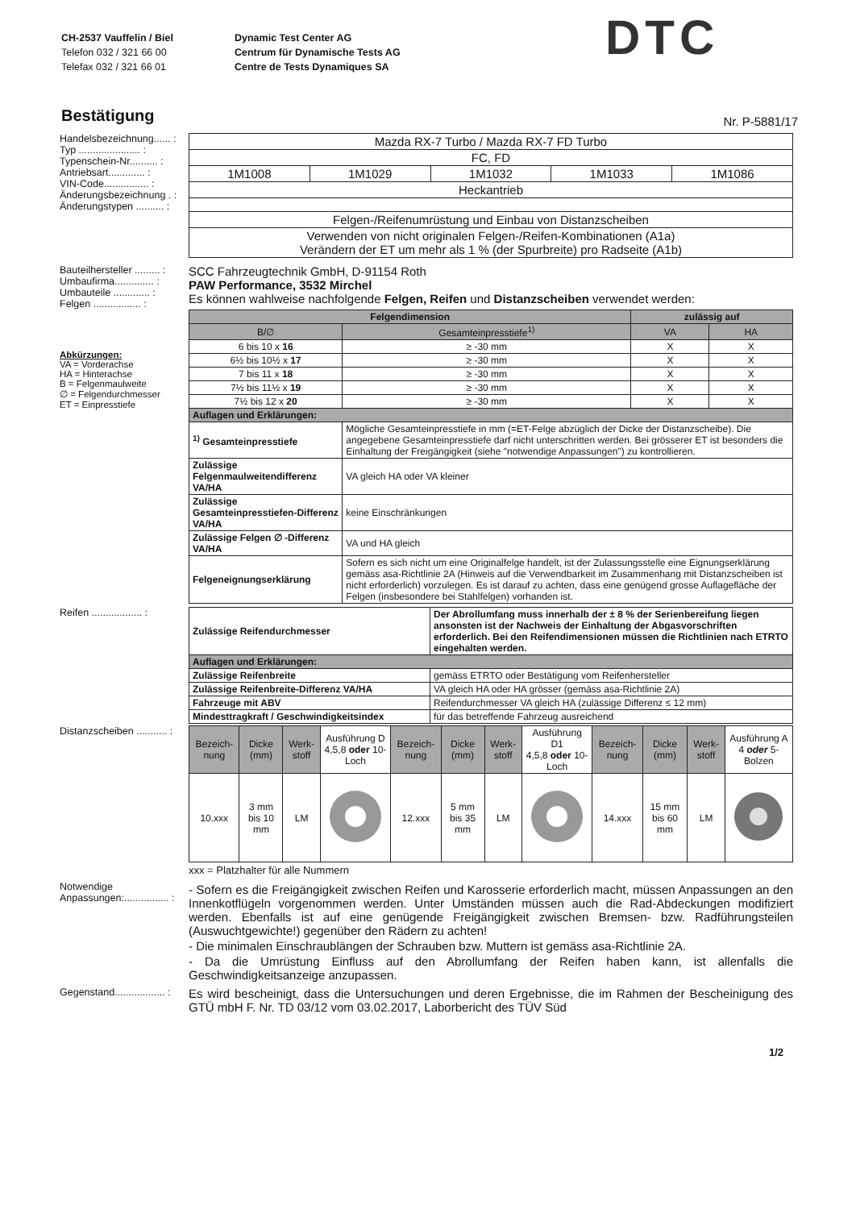CH-2537 Vauffelin / Biel
Telefon 032 / 321 66 00
Telefax 032 / 321 66 01
Dynamic Test Center AG
Centrum für Dynamische Tests AG
Centre de Tests Dynamiques SA
DTC
Bestätigung
Nr. P-5881/17
Handelsbezeichnung...... :
Typ ...................... :
Typenschein-Nr.......... :
Antriebsart............. :
VIN-Code................ :
Änderungsbezeichnung . :
Änderungstypen .......... :
| Mazda RX-7 Turbo / Mazda RX-7 FD Turbo | | | | |
| FC, FD | | | | |
| 1M1008 | 1M1029 | 1M1032 | 1M1033 | 1M1086 |
| Heckantrieb | | | | |
| Felgen-/Reifenumrüstung und Einbau von Distanzscheiben | | | | |
| Verwenden von nicht originalen Felgen-/Reifen-Kombinationen (A1a) Verändern der ET um mehr als 1 % (der Spurbreite) pro Radseite (A1b) | | | | |
Bauteilhersteller ......... :
Umbaufirma.............. :
Umbauteile ............. :
Felgen ................. :
SCC Fahrzeugtechnik GmbH, D-91154 Roth
PAW Performance, 3532 Mirchel
Es können wahlweise nachfolgende Felgen, Reifen und Distanzscheiben verwendet werden:
Abkürzungen:
VA = Vorderachse
HA = Hinterachse
B = Felgenmaulweite
∅ = Felgendurchmesser
ET = Einpresstiefe
| Felgendimension | | zulässig auf | |
| --- | --- | --- | --- |
| B/∅ | Gesamteinpresstiefe<sup>1)</sup> | VA | HA |
| 6 bis 10 x 16 | ≥ -30 mm | X | X |
| 6½ bis 10½ x 17 | ≥ -30 mm | X | X |
| 7 bis 11 x 18 | ≥ -30 mm | X | X |
| 7½ bis 11½ x 19 | ≥ -30 mm | X | X |
| 7½ bis 12 x 20 | ≥ -30 mm | X | X |
| Auflagen und Erklärungen: | | | |
| <sup>1)</sup> Gesamteinpresstiefe | Mögliche Gesamteinpresstiefe in mm (=ET-Felge abzüglich der Dicke der Distanzscheibe). Die angegebene Gesamteinpresstiefe darf nicht unterschritten werden. Bei grösserer ET ist besonders die Einhaltung der Freigängigkeit (siehe "notwendige Anpassungen") zu kontrollieren. | | |
| Zulässige Felgenmaulweitendifferenz VA/HA | VA gleich HA oder VA kleiner | | |
| Zulässige Gesamteinpresstiefen-Differenz VA/HA | keine Einschränkungen | | |
| Zulässige Felgen ∅ -Differenz VA/HA | VA und HA gleich | | |
| Felgeneignungserklärung | Sofern es sich nicht um eine Originalfelge handelt, ist der Zulassungsstelle eine Eignungserklärung gemäss asa-Richtlinie 2A (Hinweis auf die Verwendbarkeit im Zusammenhang mit Distanzscheiben ist nicht erforderlich) vorzulegen. Es ist darauf zu achten, dass eine genügend grosse Auflagefläche der Felgen (insbesondere bei Stahlfelgen) vorhanden ist. | | |
Reifen .................. :
| Zulässige Reifendurchmesser | Der Abrollumfang muss innerhalb der ± 8 % der Serienbereifung liegen ansonsten ist der Nachweis der Einhaltung der Abgasvorschriften erforderlich. Bei den Reifendimensionen müssen die Richtlinien nach ETRTO eingehalten werden. |
| Auflagen und Erklärungen: | |
| Zulässige Reifenbreite | gemäss ETRTO oder Bestätigung vom Reifenhersteller |
| Zulässige Reifenbreite-Differenz VA/HA | VA gleich HA oder HA grösser (gemäss asa-Richtlinie 2A) |
| Fahrzeuge mit ABV | Reifendurchmesser VA gleich HA (zulässige Differenz ≤ 12 mm) |
| Mindesttragkraft / Geschwindigkeitsindex | für das betreffende Fahrzeug ausreichend |
Distanzscheiben ........... :
| Bezeich-nung | Dicke (mm) | Werk-stoff | Ausführung D 4,5,8 oder 10-Loch | Bezeich-nung | Dicke (mm) | Werk-stoff | Ausführung D1 4,5,8 oder 10-Loch | Bezeich-nung | Dicke (mm) | Werk-stoff | Ausführung A 4 oder 5- Bolzen |
| 10.xxx | 3 mm bis 10 mm | LM | | 12.xxx | 5 mm bis 35 mm | LM | | 14.xxx | 15 mm bis 60 mm | LM | |
xxx = Platzhalter für alle Nummern
Notwendige
Anpassungen:................ :
- Sofern es die Freigängigkeit zwischen Reifen und Karosserie erforderlich macht, müssen Anpassungen an den Innenkotflügeln vorgenommen werden. Unter Umständen müssen auch die Rad-Abdeckungen modifiziert werden. Ebenfalls ist auf eine genügende Freigängigkeit zwischen Bremsen- bzw. Radführungsteilen (Auswuchtgewichte!) gegenüber den Rädern zu achten!
- Die minimalen Einschraublängen der Schrauben bzw. Muttern ist gemäss asa-Richtlinie 2A.
- Da die Umrüstung Einfluss auf den Abrollumfang der Reifen haben kann, ist allenfalls die Geschwindigkeitsanzeige anzupassen.
Gegenstand.................. :
Es wird bescheinigt, dass die Untersuchungen und deren Ergebnisse, die im Rahmen der Bescheinigung des GTÜ mbH F. Nr. TD 03/12 vom 03.02.2017, Laborbericht des TÜV Süd
1/2